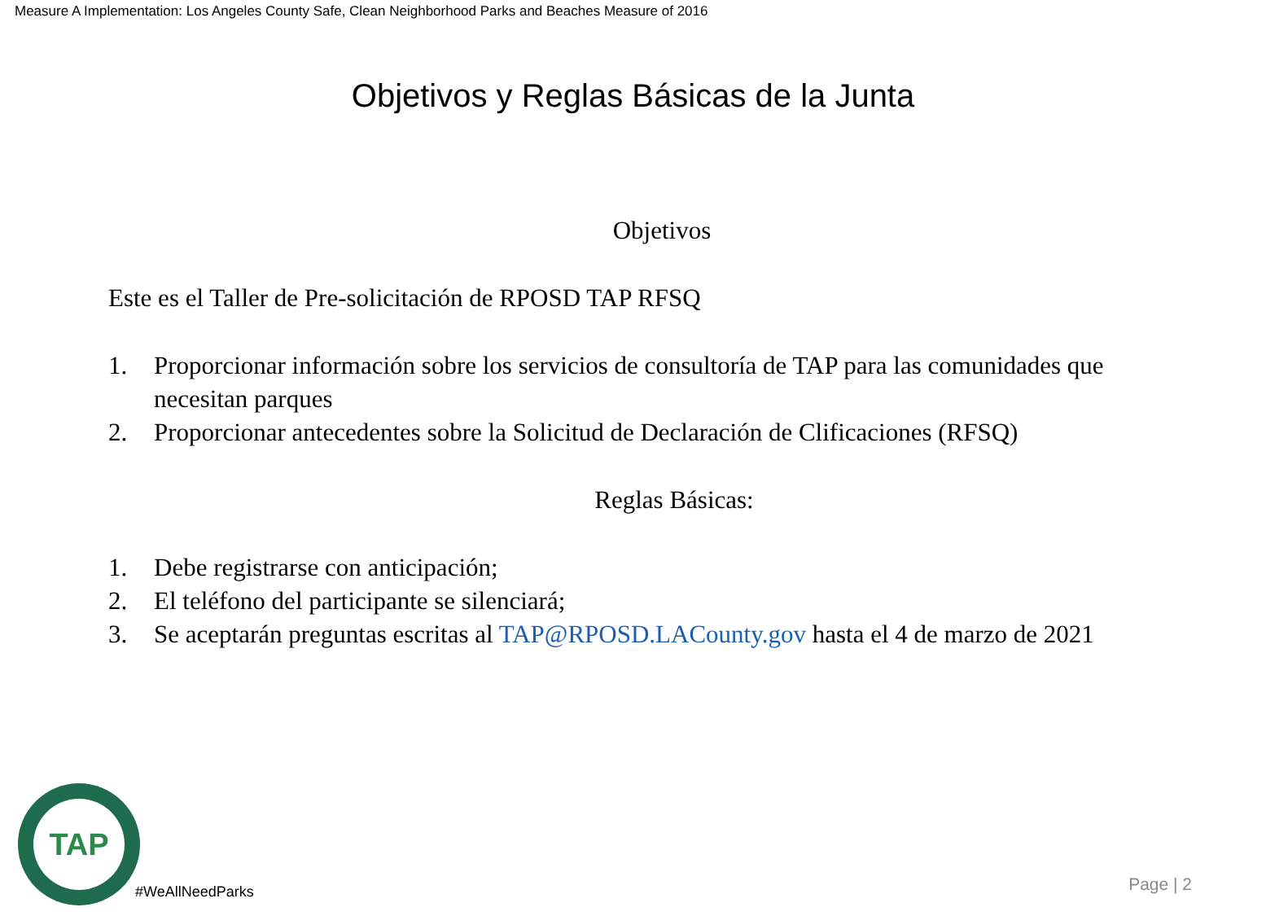Measure A Implementation: Los Angeles County Safe, Clean Neighborhood Parks and Beaches Measure of 2016
Objetivos y Reglas Básicas de la Junta
Objetivos
Este es el Taller de Pre-solicitación de RPOSD TAP RFSQ
1. Proporcionar información sobre los servicios de consultoría de TAP para las comunidades que necesitan parques
2. Proporcionar antecedentes sobre la Solicitud de Declaración de Clificaciones (RFSQ)
Reglas Básicas:
1. Debe registrarse con anticipación;
2. El teléfono del participante se silenciará;
3. Se aceptarán preguntas escritas al TAP@RPOSD.LACounty.gov hasta el 4 de marzo de 2021
TAP
#WeAllNeedParks Page | 2